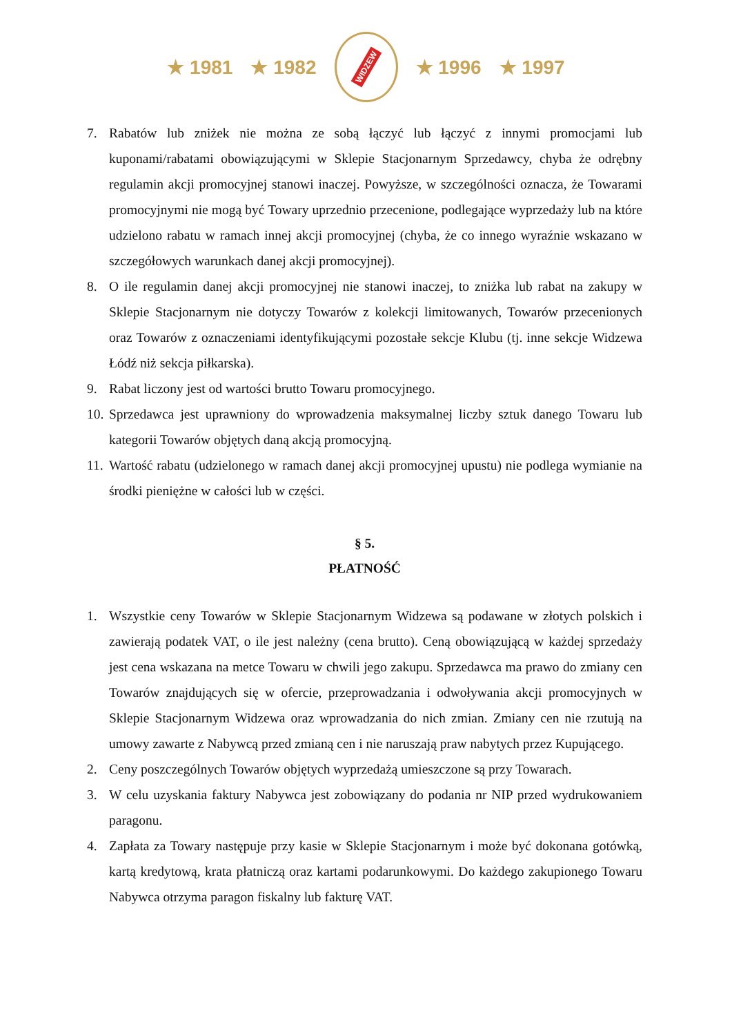★ 1981 ★ 1982
WIDZEW
★ 1996 ★ 1997
7. Rabatów lub zniżek nie można ze sobą łączyć lub łączyć z innymi promocjami lub kuponami/rabatami obowiązującymi w Sklepie Stacjonarnym Sprzedawcy, chyba że odrębny regulamin akcji promocyjnej stanowi inaczej. Powyższe, w szczególności oznacza, że Towarami promocyjnymi nie mogą być Towary uprzednio przecenione, podlegające wyprzedaży lub na które udzielono rabatu w ramach innej akcji promocyjnej (chyba, że co innego wyraźnie wskazano w szczegółowych warunkach danej akcji promocyjnej).
8. O ile regulamin danej akcji promocyjnej nie stanowi inaczej, to zniżka lub rabat na zakupy w Sklepie Stacjonarnym nie dotyczy Towarów z kolekcji limitowanych, Towarów przecenionych oraz Towarów z oznaczeniami identyfikującymi pozostałe sekcje Klubu (tj. inne sekcje Widzewa Łódź niż sekcja piłkarska).
9. Rabat liczony jest od wartości brutto Towaru promocyjnego.
10.
Sprzedawca jest uprawniony do wprowadzenia maksymalnej liczby sztuk danego Towaru lub kategorii Towarów objętych daną akcją promocyjną.
11.
Wartość rabatu (udzielonego w ramach danej akcji promocyjnej upustu) nie podlega wymianie na środki pieniężne w całości lub w części.
§ 5.
PŁATNOŚĆ
1. Wszystkie ceny Towarów w Sklepie Stacjonarnym Widzewa są podawane w złotych polskich i zawierają podatek VAT, o ile jest należny (cena brutto). Ceną obowiązującą w każdej sprzedaży jest cena wskazana na metce Towaru w chwili jego zakupu. Sprzedawca ma prawo do zmiany cen Towarów znajdujących się w ofercie, przeprowadzania i odwoływania akcji promocyjnych w Sklepie Stacjonarnym Widzewa oraz wprowadzania do nich zmian. Zmiany cen nie rzutują na umowy zawarte z Nabywcą przed zmianą cen i nie naruszają praw nabytych przez Kupującego.
2. Ceny poszczególnych Towarów objętych wyprzedażą umieszczone są przy Towarach.
3. W celu uzyskania faktury Nabywca jest zobowiązany do podania nr NIP przed wydrukowaniem paragonu.
4. Zapłata za Towary następuje przy kasie w Sklepie Stacjonarnym i może być dokonana gotówką, kartą kredytową, krata płatniczą oraz kartami podarunkowymi. Do każdego zakupionego Towaru Nabywca otrzyma paragon fiskalny lub fakturę VAT.